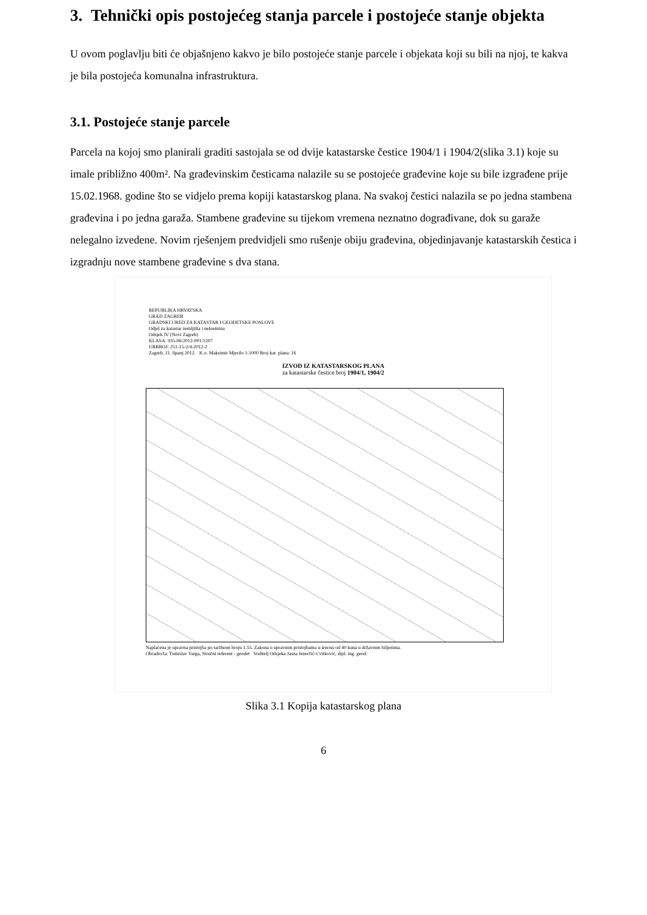3. Tehnički opis postojećeg stanja parcele i postojeće stanje objekta
U ovom poglavlju biti će objašnjeno kakvo je bilo postojeće stanje parcele i objekata koji su bili na njoj, te kakva je bila postojeća komunalna infrastruktura.
3.1. Postojeće stanje parcele
Parcela na kojoj smo planirali graditi sastojala se od dvije katastarske čestice 1904/1 i 1904/2(slika 3.1) koje su imale približno 400m². Na građevinskim česticama nalazile su se postojeće građevine koje su bile izgrađene prije 15.02.1968. godine što se vidjelo prema kopiji katastarskog plana. Na svakoj čestici nalazila se po jedna stambena građevina i po jedna garaža. Stambene građevine su tijekom vremena neznatno dograđivane, dok su garaže nelegalno izvedene. Novim rješenjem predvidjeli smo rušenje obiju građevina, objedinjavanje katastarskih čestica i izgradnju nove stambene građevine s dva stana.
REPUBLIKA HRVATSKA
GRAD ZAGREB
GRADSKI URED ZA KATASTAR I GEODETSKE POSLOVE
Odjel za katastar zemljišta i nekretnina
Odsjek IV (Novi Zagreb)
KLASA: 935-06/2012-001/1207
URBROJ: 251-15-2/4-2012-2
Zagreb, 21. lipanj 2012. K.o. Maksimir Mjerilo 1:1000 Broj kat. plana: 16
IZVOD IZ KATASTARSKOG PLANA
za katastarske čestice broj 1904/1, 1904/2
Naplaćena je upravna pristojba po tarifnom broju 1.55. Zakona o upravnim pristojbama u iznosu od 40 kuna u državnim biljezima.
Obradio/la: Tomislav Varga, Stručni referent - geodet Voditelj Odsjeka Jasna Jezerčić-Cvitković, dipl. ing. geod.
Slika 3.1 Kopija katastarskog plana
6